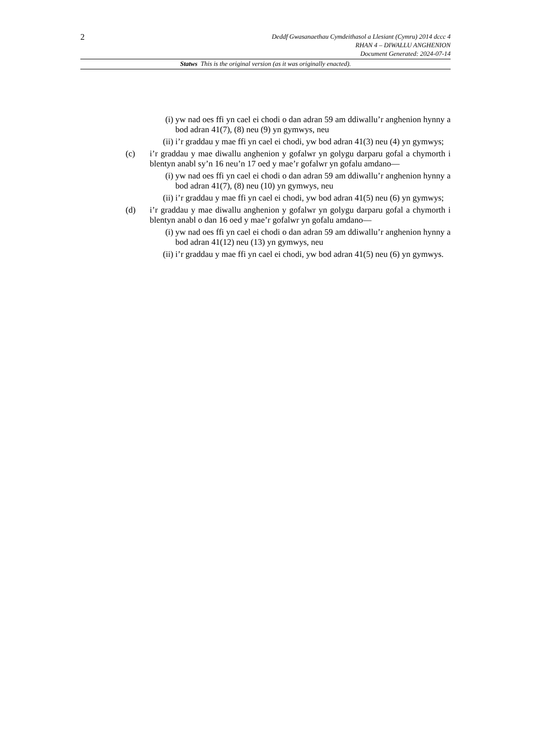2
Deddf Gwasanaethau Cymdeithasol a Llesiant (Cymru) 2014 dccc 4
RHAN 4 – DIWALLU ANGHENION
Document Generated: 2024-07-14
Statws This is the original version (as it was originally enacted).
(i) yw nad oes ffi yn cael ei chodi o dan adran 59 am ddiwallu’r anghenion hynny a bod adran 41(7), (8) neu (9) yn gymwys, neu
(ii) i’r graddau y mae ffi yn cael ei chodi, yw bod adran 41(3) neu (4) yn gymwys;
(c) i’r graddau y mae diwallu anghenion y gofalwr yn golygu darparu gofal a chymorth i blentyn anabl sy’n 16 neu’n 17 oed y mae’r gofalwr yn gofalu amdano—
(i) yw nad oes ffi yn cael ei chodi o dan adran 59 am ddiwallu’r anghenion hynny a bod adran 41(7), (8) neu (10) yn gymwys, neu
(ii) i’r graddau y mae ffi yn cael ei chodi, yw bod adran 41(5) neu (6) yn gymwys;
(d) i’r graddau y mae diwallu anghenion y gofalwr yn golygu darparu gofal a chymorth i blentyn anabl o dan 16 oed y mae’r gofalwr yn gofalu amdano—
(i) yw nad oes ffi yn cael ei chodi o dan adran 59 am ddiwallu’r anghenion hynny a bod adran 41(12) neu (13) yn gymwys, neu
(ii) i’r graddau y mae ffi yn cael ei chodi, yw bod adran 41(5) neu (6) yn gymwys.